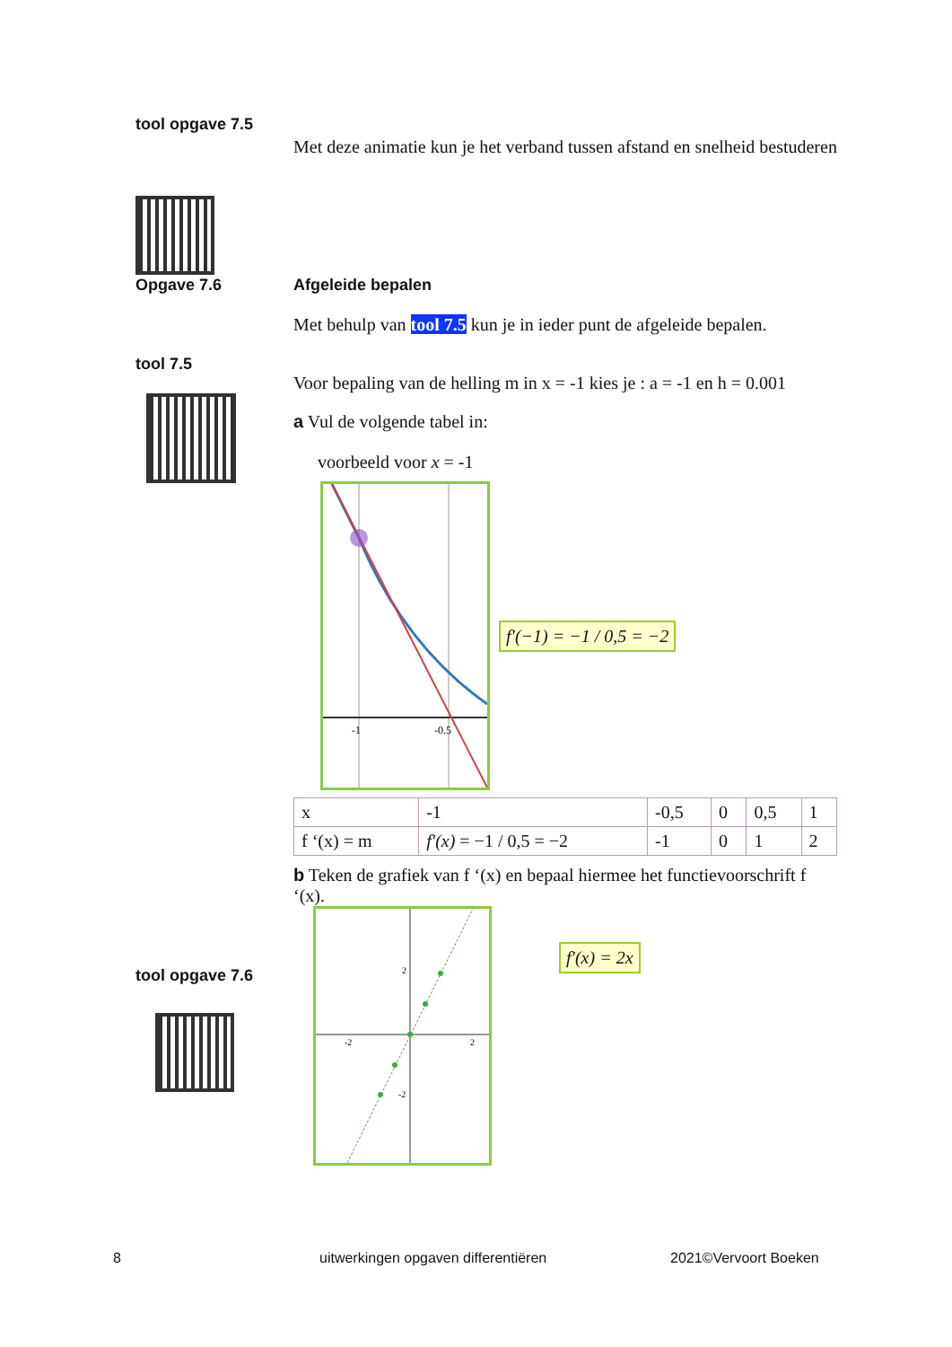tool opgave 7.5
Met deze animatie kun je het verband tussen afstand en snelheid bestuderen
Opgave 7.6
Afgeleide bepalen
Met behulp van tool 7.5 kun je in ieder punt de afgeleide bepalen.
Voor bepaling van de helling m in x = -1 kies je : a = -1 en h = 0.001
a Vul de volgende tabel in:
voorbeeld voor x = -1
-1
-0.5
f′(−1) = −1 / 0,5 = −2
| x | -1 | -0,5 | 0 | 0,5 | 1 |
| f ‘(x) = m | f′(x) = −1 / 0,5 = −2 | -1 | 0 | 1 | 2 |
b Teken de grafiek van f ‘(x) en bepaal hiermee het functievoorschrift f ‘(x).
-2
2
2
-2
f′(x) = 2x
tool 7.5
tool opgave 7.6
8
uitwerkingen opgaven differentiëren
2021©Vervoort Boeken